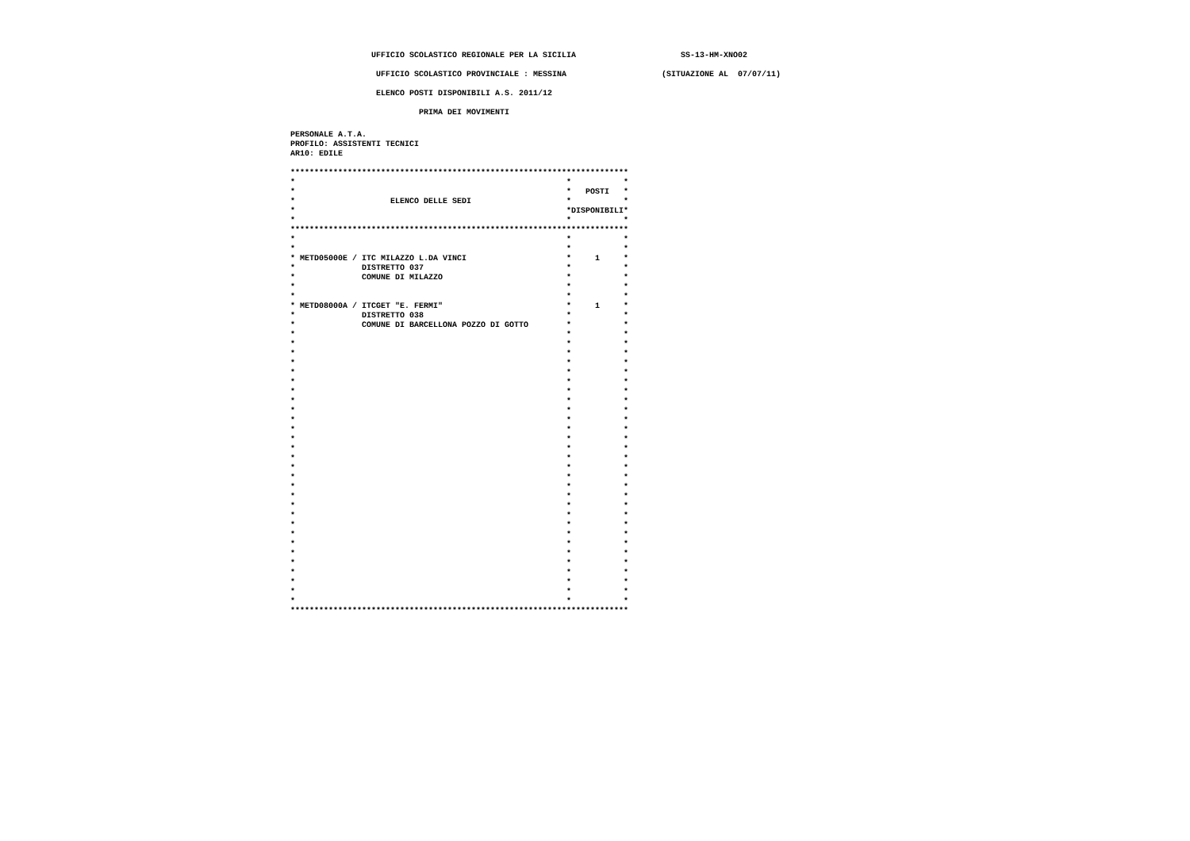UFFICIO SCOLASTICO REGIONALE PER LA SICILIA                      SS-13-HM-XNO02
                  UFFICIO SCOLASTICO PROVINCIALE : MESSINA                    (SITUAZIONE AL  07/07/11)
                  ELENCO POSTI DISPONIBILI A.S. 2011/12
                           PRIMA DEI MOVIMENTI
PERSONALE A.T.A.
PROFILO: ASSISTENTI TECNICI
AR10: EDILE

***********************************************************************
*                                                         *           *
*                                                         *   POSTI   *
*                    ELENCO DELLE SEDI                    *           *
*                                                         *DISPONIBILI*
*                                                         *           *
***********************************************************************
*                                                         *           *
*                                                         *           *
* METD05000E / ITC MILAZZO L.DA VINCI                     *     1     *
*              DISTRETTO 037                              *           *
*              COMUNE DI MILAZZO                          *           *
*                                                         *           *
*                                                         *           *
* METD08000A / ITCGET "E. FERMI"                          *     1     *
*              DISTRETTO 038                              *           *
*              COMUNE DI BARCELLONA POZZO DI GOTTO        *           *
*                                                         *           *
*                                                         *           *
*                                                         *           *
*                                                         *           *
*                                                         *           *
*                                                         *           *
*                                                         *           *
*                                                         *           *
*                                                         *           *
*                                                         *           *
*                                                         *           *
*                                                         *           *
*                                                         *           *
*                                                         *           *
*                                                         *           *
*                                                         *           *
*                                                         *           *
*                                                         *           *
*                                                         *           *
*                                                         *           *
*                                                         *           *
*                                                         *           *
*                                                         *           *
*                                                         *           *
*                                                         *           *
*                                                         *           *
*                                                         *           *
*                                                         *           *
*                                                         *           *
***********************************************************************